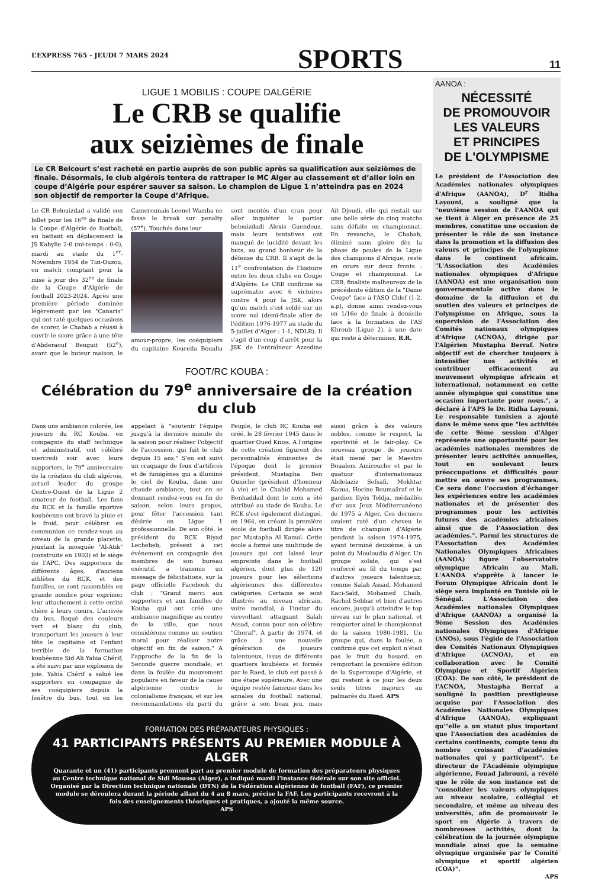L’EXPRESS 765 - JEUDI 7 MARS 2024
SPORTS
11
LIGUE 1 MOBILIS : COUPE DALGÉRIE
Le CRB se qualifie
aux seizièmes de finale
Le CR Belcourt s’est racheté en partie auprès de son public après sa qualification aux seizièmes de finale. Désormais, le club algérois tentera de rattraper le MC Alger au classement et d’aller loin en coupe d’Algérie pour espérer sauver sa saison. Le champion de Ligue 1 n’atteindra pas en 2024 son objectif de remporter la Coupe d’Afrique.
Le CR Belouizdad a validé son billet pour les 16<sup>es</sup> de finale de la Coupe d'Algérie de football, en battant en déplacement la JS Kabylie 2-0 (mi-temps : 0-0), mardi au stade du 1<sup>er</sup>-Novembre 1954 de Tizi-Ouzou, en match comptant pour la mise à jour des 32<sup>es</sup> de finale de la Coupe d'Algérie de football 2023-2024. Après une première période dominée légèrement par les "Canaris" qui ont raté quelques occasions de scorer, le Chabab a réussi à ouvrir le score grâce à une tête d'Abderaouf Benguit (52<sup>e</sup>), avant que le buteur maison, le Camerounais Leonel Wamba ne fasse le break sur penalty (57<sup>e</sup>). Touchés dans leur
amour-propre, les coéquipiers du capitaine Kouceila Boualia sont montés d'un cran pour aller inquiéter le portier belouizdadi Alexis Guendouz, mais leurs tentatives ont manqué de lucidité devant les buts, au grand bonheur de la défense du CRB. Il s'agit de la 11<sup>e</sup> confrontation de l'histoire entre les deux clubs en Coupe d'Algérie. Le CRB confirme sa suprématie avec 6 victoires contre 4 pour la JSK, alors qu'un match s'est soldé sur un score nul (demi-finale aller de l'édition 1976-1977 au stade du 5-juillet d'Alger : 1-1, NDLR). Il s'agit d'un coup d'arrêt pour la JSK de l'entraîneur Azzedine Aït Djoudi, elle qui restait sur une belle série de cinq matchs sans défaite en championnat. En revanche, le Chabab, éliminé sans gloire dès la phase de poules de la Ligue des champions d'Afrique, reste en cours sur deux fronts : Coupe et championnat. Le CRB, finaliste malheureux de la précédente édition de la "Dame Coupe" face à l'ASO Chlef (1-2, a.p), donne ainsi rendez-vous en 1/16e de finale à domicile face à la formation de l'AS Khroub (Ligue 2), à une date qui reste à déterminer. R.R.
FOOT/RC KOUBA :
Célébration du 79<sup>e</sup> anniversaire de la création du club
Dans une ambiance colorée, les joueurs du RC Kouba, en compagnie du staff technique et administratif, ont célébré mercredi soir avec leurs supporters, le 79<sup>e</sup> anniversaire de la création du club algérois, actuel leader du groupe Centre-Ouest de la Ligue 2 amateur de football. Les fans du RCK et la famille sportive koubéenne ont bravé la pluie et le froid, pour célébrer en communion ce rendez-vous au niveau de la grande placette, jouxtant la mosquée "Al-Atik" (construite en 1903) et le siège de l'APC. Des supporters de différents âges, d'anciens athlètes du RCK, et des familles, se sont rassemblés en grande nombre pour exprimer leur attachement à cette entité chère à leurs cœurs. L'arrivée du bus, floqué des couleurs vert et blanc du club, transportant les joueurs à leur tête le capitaine et l'enfant terrible de la formation koubéenne Sid Ali Yahia Chérif, a été suivi par une explosion de joie. Yahia Chérif a salué les supporters en compagnie de ses coéquipiers depuis la fenêtre du bus, tout en les appelant à "soutenir l'équipe jusqu'à la dernière minute de la saison pour réaliser l'objectif de l'accession, qui fuit le club depuis 15 ans." S'en est suivi un craquage de feux d'artifices et de fumigènes qui a illuminé le ciel de Kouba, dans une chaude ambiance, tout en se donnant rendez-vous en fin de saison, selon leurs propos, pour fêter l'accession tant désirée en Ligue 1 professionnelle. De son côté, le président du RCK Riyad Lecheheb, présent à cet événement en compagnie des membres de son bureau exécutif, a transmis un message de félicitations, sur la page officielle Facebook du club : "Grand merci aux supporters et aux familles de Kouba qui ont créé une ambiance magnifique au centre de la ville, que nous considérons comme un soutien moral pour réaliser notre objectif en fin de saison." A l'approche de la fin de la Seconde guerre mondiale, et dans la foulée du mouvement populaire en faveur de la cause algérienne contre le colonialisme français, et sur les recommandations du parti du Peuple, le club RC Kouba est créé, le 28 février 1945 dans le quartier Oued Kniss. A l'origine de cette création figurent des personnalités éminentes de l'époque dont le premier président, Mustapha Ben Ouniche (président d'honneur à vie) et le Chahid Mohamed Benhaddad dont le nom a été attribué au stade de Kouba. Le RCK s'est également distingué, en 1964, en créant la première école de football dirigée alors par Mustapha Al Kamal. Cette école a formé une multitude de joueurs qui ont laissé leur empreinte dans le football algérien, dont plus de 120 joueurs pour les sélections algériennes des différentes catégories. Certains se sont illustrés au niveau africain, voire mondial, à l'instar du virevoltant attaquant Salah Assad, connu pour son célèbre "Ghoraf". A partir de 1974, et grâce à une nouvelle génération de joueurs talentueux, issus de différents quartiers koubéens et formés par le Raed, le club est passé à une étape supérieure. Avec une équipe restée fameuse dans les annales du football national, grâce à son beau jeu, mais aussi grâce à des valeurs nobles, comme le respect, la sportivité et le fair-play. Ce nouveau groupe de joueurs était mené par le Maestro Boualem Amirouche et par le quatuor d'internationaux Abdelaziz Sefsafi, Mokhtar Kaoua, Hocine Boumaâraf et le gardien Ilyès Teldja, médaillés d'or aux Jeux Méditerranéens de 1975 à Alger. Ces derniers avaient raté d'un cheveu le titre de champion d'Algérie pendant la saison 1974-1975, ayant terminé deuxième, à un point du Mouloudia d'Alger. Un groupe solide, qui s'est renforcé au fil du temps par d'autres joueurs talentueux, comme Salah Assad, Mohamed Kaci-Saïd, Mohamed Chaïb, Rachid Sebbar et bien d'autres encore, jusqu'à atteindre le top niveau sur le plan national, et remporter ainsi le championnat de la saison 1980-1981. Un groupe qui, dans la foulée, a confirmé que cet exploit n'était pas le fruit du hasard, en remportant la première édition de la Supercoupe d'Algérie, et qui restent à ce jour les deux seuls titres majeurs au palmarès du Raed. APS
FORMATION DES PRÉPARATEURS PHYSIQUES :
41 PARTICIPANTS PRÉSENTS AU PREMIER MODULE À ALGER
Quarante et un (41) participants prennent part au premier module de formation des préparateurs physiques au Centre technique national de Sidi Moussa (Alger), a indiqué mardi l'instance fédérale sur son site officiel. Organisé par la Direction technique nationale (DTN) de la Fédération algérienne de football (FAF), ce premier module se déroulera durant la période allant du 4 au 8 mars, précise la FAF. Les participants recevront à la fois des enseignements théoriques et pratiques, a ajouté la même source.
APS
AANOA :
NÉCESSITÉ
DE PROMOUVOIR
LES VALEURS
ET PRINCIPES
DE L'OLYMPISME
Le président de l'Association des Académies nationales olympiques d'Afrique (AANOA), D<sup>r</sup> Ridha Layouni, a souligné que la "neuvième session de l'AANOA qui se tient à Alger en présence de 25 membres, constitue une occasion de présenter le rôle de son instance dans la promotion et la diffusion des valeurs et principes de l'olympisme dans le continent africain. "L'Association des Académies nationales olympiques d'Afrique (AANOA) est une organisation non gouvernementale active dans le domaine de la diffusion et du soutien des valeurs et principes de l'olympisme en Afrique, sous la supervision de l'Association des Comités nationaux olympiques d'Afrique (ACNOA), dirigée par l'Algérien Mustapha Berraf. Notre objectif est de chercher toujours à intensifier nos activités et contribuer efficacement au mouvement olympique africain et international, notamment en cette année olympique qui constitue une occasion importante pour nous.", a déclaré à l'APS le Dr. Ridha Layouni. Le responsable tunisien a ajouté dans le même sens que "les activités de cette 9ème session d'Alger représente une opportunité pour les académies nationales membres de présenter leurs activités annuelles, tout en soulevant leurs préoccupations et difficultés pour mettre en œuvre ses programmes. Ce sera donc l’occasion d’échanger les expériences entre les académies nationales et de présenter des programmes pour les activités futures des académies africaines ainsi que de l’Association des académies.". Parmi les structures de l'Association des Académies Nationales Olympiques Africaines (AANOA) figure l'observatoire olympique Africain au Mali. L'AANOA s'apprête à lancer le Forum Olympique Africain dont le siège sera implanté en Tunisie où le Sénégal. L'Association des Académies nationales Olympiques d'Afrique (AANOA) a organisé la 9ème Session des Académies nationales Olympiques d'Afrique (ANOs), sous l'égide de l'Association des Comités Nationaux Olympiques d'Afrique (ACNOA), et en collaboration avec le Comité Olympique et Sportif Algérien (COA). De son côté, le président de l'ACNOA, Mustapha Berraf a souligné la position prestigieuse acquise par l'Association des Académies Nationales Olympiques d'Afrique (AANOA), expliquant qu'"elle a un statut plus important que l'Association des académies de certains continents, compte tenu du nombre croissant d'académies nationales qui y participent". Le directeur de l'Académie olympique algérienne, Fouad Jabrouni, a révélé que le rôle de son instance est de "consolider les valeurs olympiques au niveau scolaire, collégial et secondaire, et même au niveau des universités, afin de promouvoir le sport en Algérie à travers de nombreuses activités, dont la célébration de la journée olympique mondiale ainsi que la semaine olympique organisée par le Comité olympique et sportif algérien (COA)".
APS